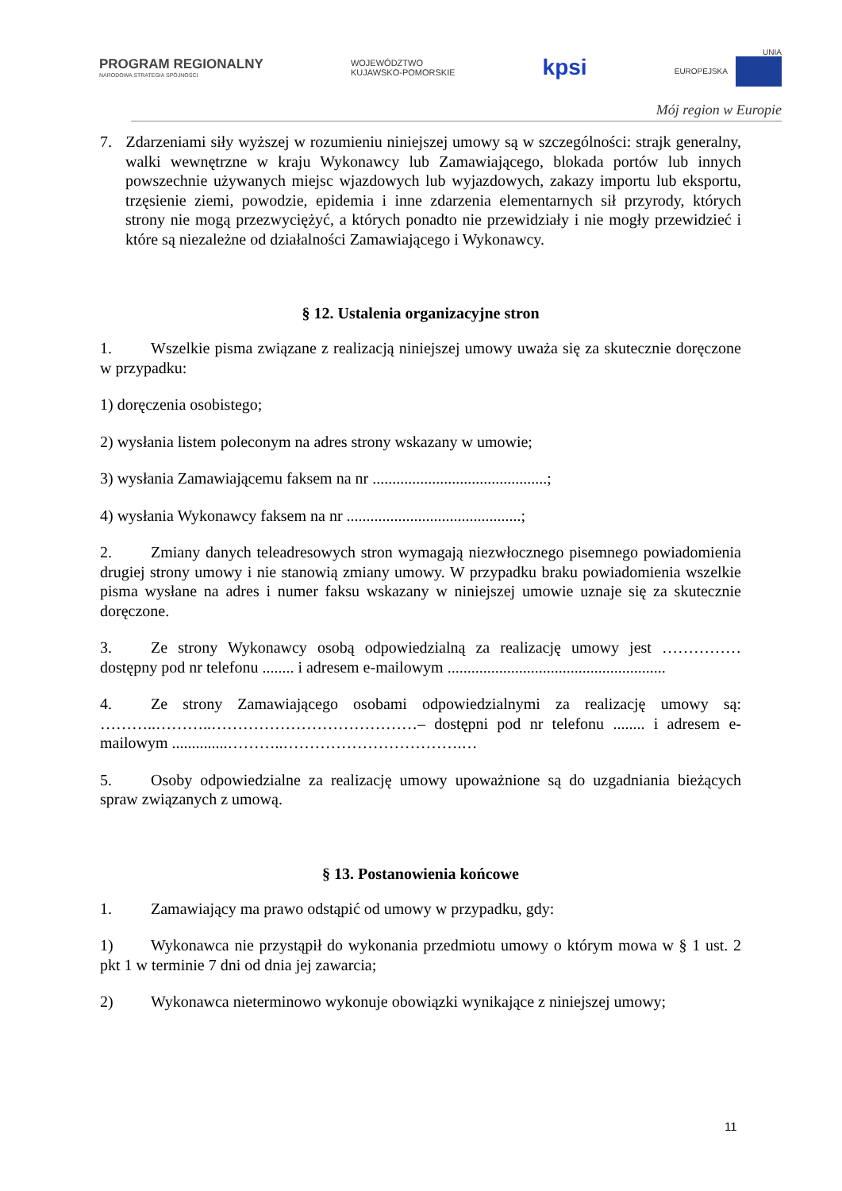PROGRAM REGIONALNY
NARODOWA STRATEGIA SPÓJNOŚCI
WOJEWÓDZTWO
KUJAWSKO-POMORSKIE
kpsi
UNIA
EUROPEJSKA
Mój region w Europie
7. Zdarzeniami siły wyższej w rozumieniu niniejszej umowy są w szczególności: strajk generalny, walki wewnętrzne w kraju Wykonawcy lub Zamawiającego, blokada portów lub innych powszechnie używanych miejsc wjazdowych lub wyjazdowych, zakazy importu lub eksportu, trzęsienie ziemi, powodzie, epidemia i inne zdarzenia elementarnych sił przyrody, których strony nie mogą przezwyciężyć, a których ponadto nie przewidziały i nie mogły przewidzieć i które są niezależne od działalności Zamawiającego i Wykonawcy.
§ 12. Ustalenia organizacyjne stron
1. Wszelkie pisma związane z realizacją niniejszej umowy uważa się za skutecznie doręczone w przypadku:
1) doręczenia osobistego;
2) wysłania listem poleconym na adres strony wskazany w umowie;
3) wysłania Zamawiającemu faksem na nr ............................................;
4) wysłania Wykonawcy faksem na nr ............................................;
2. Zmiany danych teleadresowych stron wymagają niezwłocznego pisemnego powiadomienia drugiej strony umowy i nie stanowią zmiany umowy. W przypadku braku powiadomienia wszelkie pisma wysłane na adres i numer faksu wskazany w niniejszej umowie uznaje się za skutecznie doręczone.
3. Ze strony Wykonawcy osobą odpowiedzialną za realizację umowy jest …………… dostępny pod nr telefonu ........ i adresem e-mailowym .......................................................
4. Ze strony Zamawiającego osobami odpowiedzialnymi za realizację umowy są: ………..………..…………………………………– dostępni pod nr telefonu ........ i adresem e-mailowym ..............………..…………………………….…
5. Osoby odpowiedzialne za realizację umowy upoważnione są do uzgadniania bieżących spraw związanych z umową.
§ 13. Postanowienia końcowe
1. Zamawiający ma prawo odstąpić od umowy w przypadku, gdy:
1) Wykonawca nie przystąpił do wykonania przedmiotu umowy o którym mowa w § 1 ust. 2 pkt 1 w terminie 7 dni od dnia jej zawarcia;
2) Wykonawca nieterminowo wykonuje obowiązki wynikające z niniejszej umowy;
11